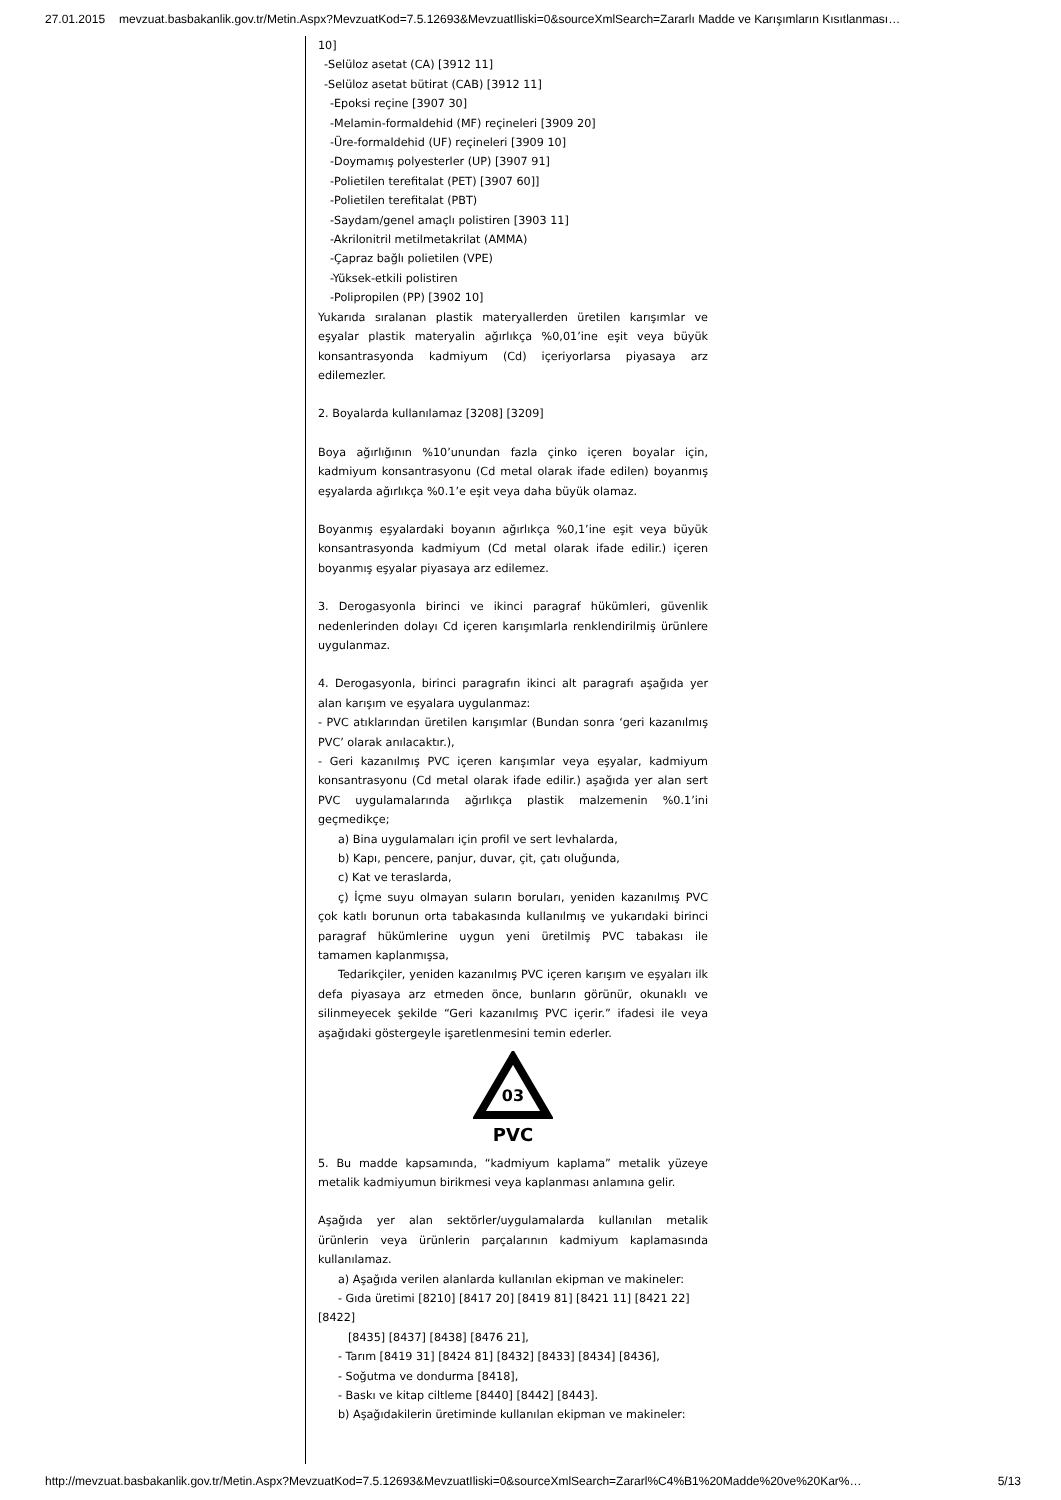27.01.2015 mevzuat.basbakanlik.gov.tr/Metin.Aspx?MevzuatKod=7.5.12693&MevzuatIliski=0&sourceXmlSearch=Zararlı Madde ve Karışımların Kısıtlanması…
10]
-Selüloz asetat (CA) [3912 11]
-Selüloz asetat bütirat (CAB) [3912 11]
-Epoksi reçine [3907 30]
-Melamin-formaldehid (MF) reçineleri [3909 20]
-Üre-formaldehid (UF) reçineleri [3909 10]
-Doymamış polyesterler (UP) [3907 91]
-Polietilen terefitalat (PET) [3907 60]]
-Polietilen terefitalat (PBT)
-Saydam/genel amaçlı polistiren [3903 11]
-Akrilonitril metilmetakrilat (AMMA)
-Çapraz bağlı polietilen (VPE)
-Yüksek-etkili polistiren
-Polipropilen (PP) [3902 10]
Yukarıda sıralanan plastik materyallerden üretilen karışımlar ve eşyalar plastik materyalin ağırlıkça %0,01’ine eşit veya büyük konsantrasyonda kadmiyum (Cd) içeriyorlarsa piyasaya arz edilemezler.
2. Boyalarda kullanılamaz [3208] [3209]
Boya ağırlığının %10’unundan fazla çinko içeren boyalar için, kadmiyum konsantrasyonu (Cd metal olarak ifade edilen) boyanmış eşyalarda ağırlıkça %0.1’e eşit veya daha büyük olamaz.
Boyanmış eşyalardaki boyanın ağırlıkça %0,1’ine eşit veya büyük konsantrasyonda kadmiyum (Cd metal olarak ifade edilir.) içeren boyanmış eşyalar piyasaya arz edilemez.
3. Derogasyonla birinci ve ikinci paragraf hükümleri, güvenlik nedenlerinden dolayı Cd içeren karışımlarla renklendirilmiş ürünlere uygulanmaz.
4. Derogasyonla, birinci paragrafın ikinci alt paragrafı aşağıda yer alan karışım ve eşyalara uygulanmaz:
- PVC atıklarından üretilen karışımlar (Bundan sonra ‘geri kazanılmış PVC’ olarak anılacaktır.),
- Geri kazanılmış PVC içeren karışımlar veya eşyalar, kadmiyum konsantrasyonu (Cd metal olarak ifade edilir.) aşağıda yer alan sert PVC uygulamalarında ağırlıkça plastik malzemenin %0.1’ini geçmedikçe;
a) Bina uygulamaları için profil ve sert levhalarda,
b) Kapı, pencere, panjur, duvar, çit, çatı oluğunda,
c) Kat ve teraslarda,
ç) İçme suyu olmayan suların boruları, yeniden kazanılmış PVC çok katlı borunun orta tabakasında kullanılmış ve yukarıdaki birinci paragraf hükümlerine uygun yeni üretilmiş PVC tabakası ile tamamen kaplanmışsa,
Tedarikçiler, yeniden kazanılmış PVC içeren karışım ve eşyaları ilk defa piyasaya arz etmeden önce, bunların görünür, okunaklı ve silinmeyecek şekilde “Geri kazanılmış PVC içerir.” ifadesi ile veya aşağıdaki göstergeyle işaretlenmesini temin ederler.
03
PVC
5. Bu madde kapsamında, “kadmiyum kaplama” metalik yüzeye metalik kadmiyumun birikmesi veya kaplanması anlamına gelir.
Aşağıda yer alan sektörler/uygulamalarda kullanılan metalik ürünlerin veya ürünlerin parçalarının kadmiyum kaplamasında kullanılamaz.
a) Aşağıda verilen alanlarda kullanılan ekipman ve makineler:
- Gıda üretimi [8210] [8417 20] [8419 81] [8421 11] [8421 22]
[8422]
[8435] [8437] [8438] [8476 21],
- Tarım [8419 31] [8424 81] [8432] [8433] [8434] [8436],
- Soğutma ve dondurma [8418],
- Baskı ve kitap ciltleme [8440] [8442] [8443].
b) Aşağıdakilerin üretiminde kullanılan ekipman ve makineler:
http://mevzuat.basbakanlik.gov.tr/Metin.Aspx?MevzuatKod=7.5.12693&MevzuatIliski=0&sourceXmlSearch=Zararl%C4%B1%20Madde%20ve%20Kar%… 5/13